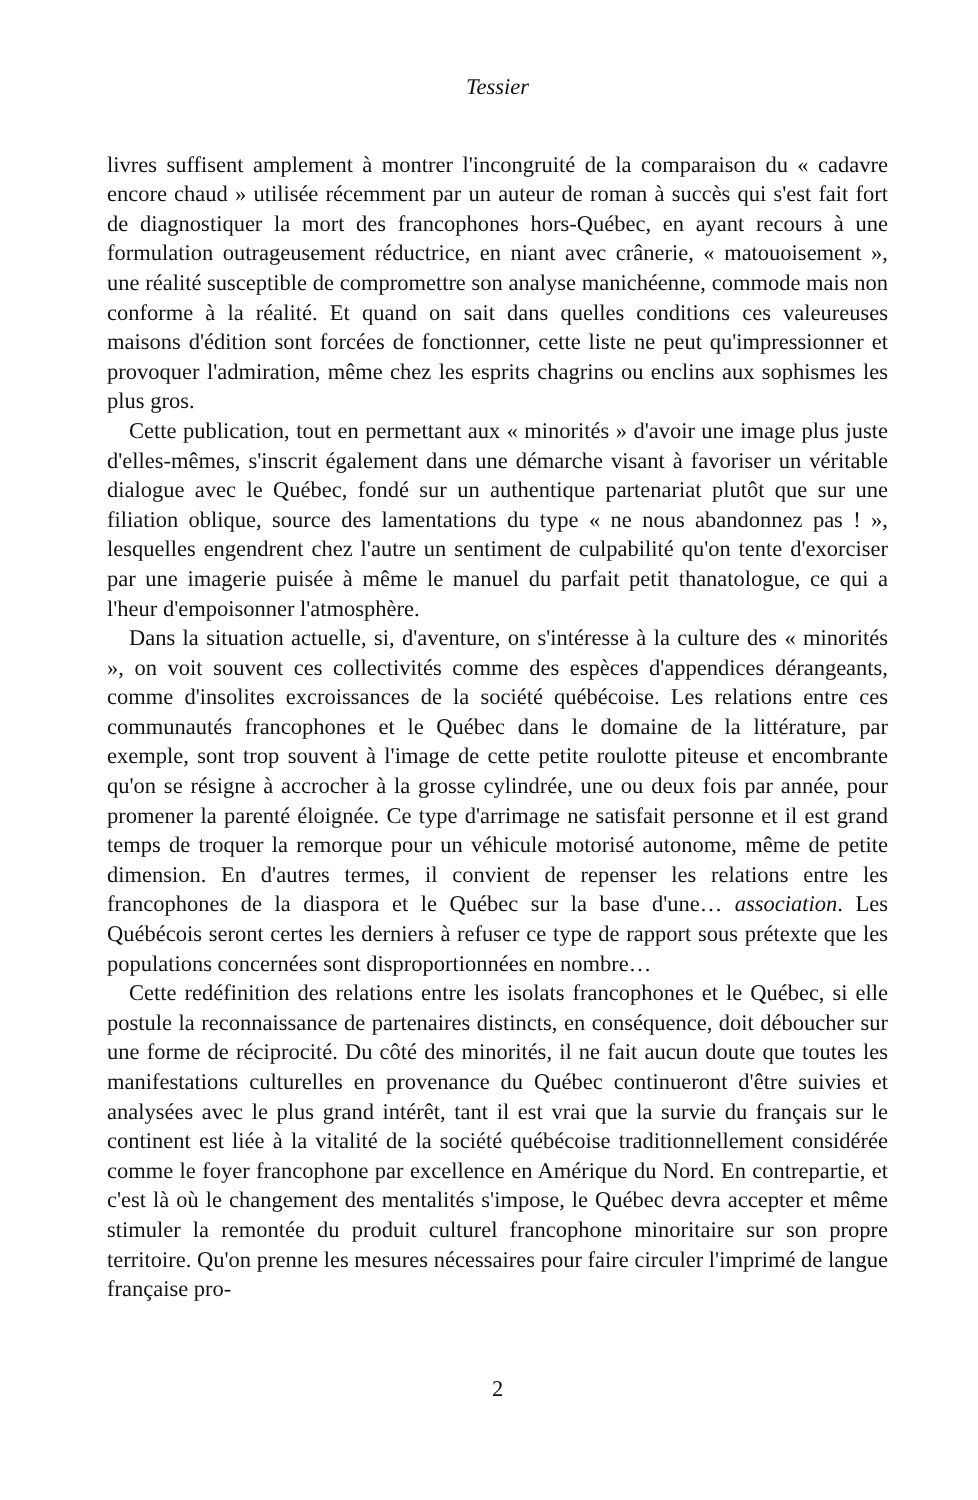Tessier
livres suffisent amplement à montrer l'incongruité de la comparaison du « cadavre encore chaud » utilisée récemment par un auteur de roman à succès qui s'est fait fort de diagnostiquer la mort des francophones hors-Québec, en ayant recours à une formulation outrageusement réductrice, en niant avec crânerie, « matouoisement », une réalité susceptible de compromettre son analyse manichéenne, commode mais non conforme à la réalité. Et quand on sait dans quelles conditions ces valeureuses maisons d'édition sont forcées de fonctionner, cette liste ne peut qu'impressionner et provoquer l'admiration, même chez les esprits chagrins ou enclins aux sophismes les plus gros.
Cette publication, tout en permettant aux « minorités » d'avoir une image plus juste d'elles-mêmes, s'inscrit également dans une démarche visant à favoriser un véritable dialogue avec le Québec, fondé sur un authentique partenariat plutôt que sur une filiation oblique, source des lamentations du type « ne nous abandonnez pas ! », lesquelles engendrent chez l'autre un sentiment de culpabilité qu'on tente d'exorciser par une imagerie puisée à même le manuel du parfait petit thanatologue, ce qui a l'heur d'empoisonner l'atmosphère.
Dans la situation actuelle, si, d'aventure, on s'intéresse à la culture des « minorités », on voit souvent ces collectivités comme des espèces d'appendices dérangeants, comme d'insolites excroissances de la société québécoise. Les relations entre ces communautés francophones et le Québec dans le domaine de la littérature, par exemple, sont trop souvent à l'image de cette petite roulotte piteuse et encombrante qu'on se résigne à accrocher à la grosse cylindrée, une ou deux fois par année, pour promener la parenté éloignée. Ce type d'arrimage ne satisfait personne et il est grand temps de troquer la remorque pour un véhicule motorisé autonome, même de petite dimension. En d'autres termes, il convient de repenser les relations entre les francophones de la diaspora et le Québec sur la base d'une… association. Les Québécois seront certes les derniers à refuser ce type de rapport sous prétexte que les populations concernées sont disproportionnées en nombre…
Cette redéfinition des relations entre les isolats francophones et le Québec, si elle postule la reconnaissance de partenaires distincts, en conséquence, doit déboucher sur une forme de réciprocité. Du côté des minorités, il ne fait aucun doute que toutes les manifestations culturelles en provenance du Québec continueront d'être suivies et analysées avec le plus grand intérêt, tant il est vrai que la survie du français sur le continent est liée à la vitalité de la société québécoise traditionnellement considérée comme le foyer francophone par excellence en Amérique du Nord. En contrepartie, et c'est là où le changement des mentalités s'impose, le Québec devra accepter et même stimuler la remontée du produit culturel francophone minoritaire sur son propre territoire. Qu'on prenne les mesures nécessaires pour faire circuler l'imprimé de langue française pro-
2